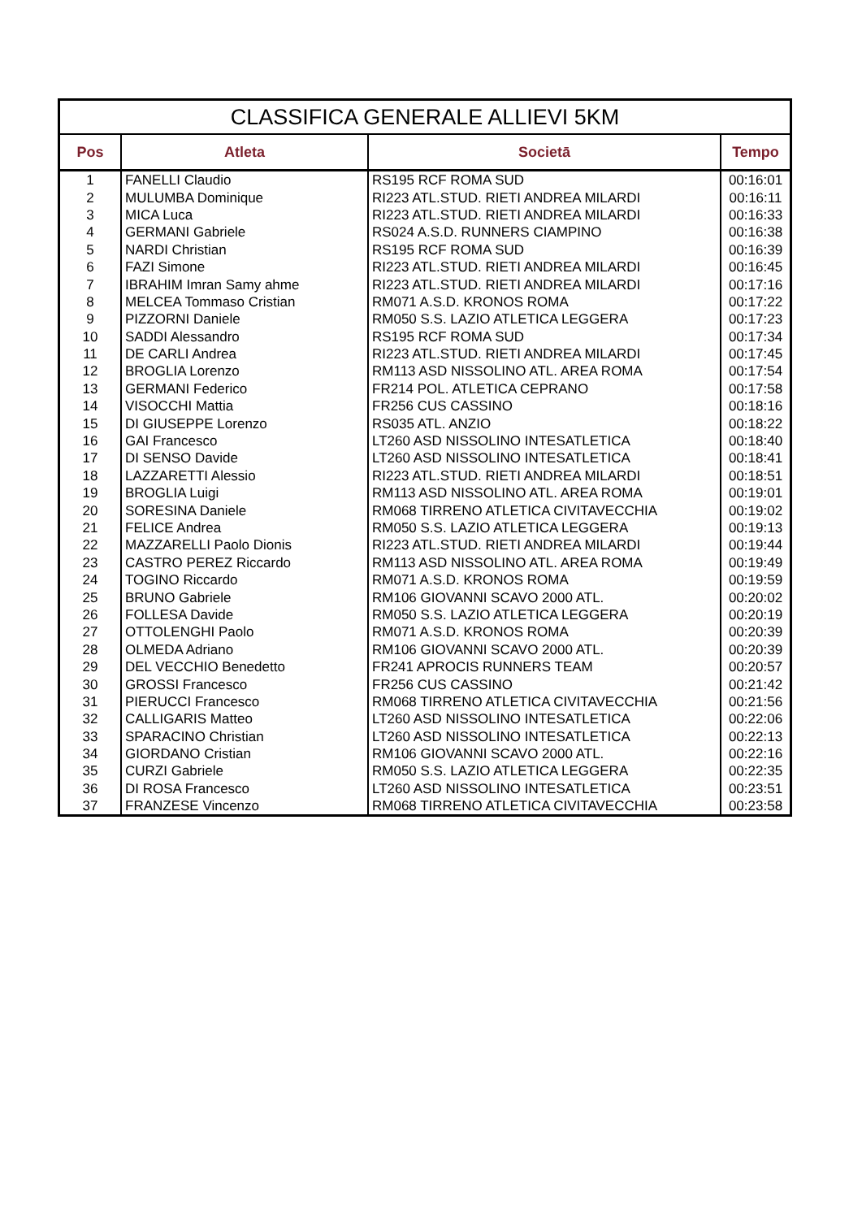| CLASSIFICA GENERALE ALLIEVI 5KM | | | |
| --- | --- | --- | --- |
| Pos | Atleta | Societā | Tempo |
| 1 | FANELLI Claudio | RS195 RCF ROMA SUD | 00:16:01 |
| 2 | MULUMBA Dominique | RI223 ATL.STUD. RIETI ANDREA MILARDI | 00:16:11 |
| 3 | MICA Luca | RI223 ATL.STUD. RIETI ANDREA MILARDI | 00:16:33 |
| 4 | GERMANI Gabriele | RS024 A.S.D. RUNNERS CIAMPINO | 00:16:38 |
| 5 | NARDI Christian | RS195 RCF ROMA SUD | 00:16:39 |
| 6 | FAZI Simone | RI223 ATL.STUD. RIETI ANDREA MILARDI | 00:16:45 |
| 7 | IBRAHIM Imran Samy ahme | RI223 ATL.STUD. RIETI ANDREA MILARDI | 00:17:16 |
| 8 | MELCEA Tommaso Cristian | RM071 A.S.D. KRONOS ROMA | 00:17:22 |
| 9 | PIZZORNI Daniele | RM050 S.S. LAZIO ATLETICA LEGGERA | 00:17:23 |
| 10 | SADDI Alessandro | RS195 RCF ROMA SUD | 00:17:34 |
| 11 | DE CARLI Andrea | RI223 ATL.STUD. RIETI ANDREA MILARDI | 00:17:45 |
| 12 | BROGLIA Lorenzo | RM113 ASD NISSOLINO ATL. AREA ROMA | 00:17:54 |
| 13 | GERMANI Federico | FR214 POL. ATLETICA CEPRANO | 00:17:58 |
| 14 | VISOCCHI Mattia | FR256 CUS CASSINO | 00:18:16 |
| 15 | DI GIUSEPPE Lorenzo | RS035 ATL. ANZIO | 00:18:22 |
| 16 | GAI Francesco | LT260 ASD NISSOLINO INTESATLETICA | 00:18:40 |
| 17 | DI SENSO Davide | LT260 ASD NISSOLINO INTESATLETICA | 00:18:41 |
| 18 | LAZZARETTI Alessio | RI223 ATL.STUD. RIETI ANDREA MILARDI | 00:18:51 |
| 19 | BROGLIA Luigi | RM113 ASD NISSOLINO ATL. AREA ROMA | 00:19:01 |
| 20 | SORESINA Daniele | RM068 TIRRENO ATLETICA CIVITAVECCHIA | 00:19:02 |
| 21 | FELICE Andrea | RM050 S.S. LAZIO ATLETICA LEGGERA | 00:19:13 |
| 22 | MAZZARELLI Paolo Dionis | RI223 ATL.STUD. RIETI ANDREA MILARDI | 00:19:44 |
| 23 | CASTRO PEREZ Riccardo | RM113 ASD NISSOLINO ATL. AREA ROMA | 00:19:49 |
| 24 | TOGINO Riccardo | RM071 A.S.D. KRONOS ROMA | 00:19:59 |
| 25 | BRUNO Gabriele | RM106 GIOVANNI SCAVO 2000 ATL. | 00:20:02 |
| 26 | FOLLESA Davide | RM050 S.S. LAZIO ATLETICA LEGGERA | 00:20:19 |
| 27 | OTTOLENGHI Paolo | RM071 A.S.D. KRONOS ROMA | 00:20:39 |
| 28 | OLMEDA Adriano | RM106 GIOVANNI SCAVO 2000 ATL. | 00:20:39 |
| 29 | DEL VECCHIO Benedetto | FR241 APROCIS RUNNERS TEAM | 00:20:57 |
| 30 | GROSSI Francesco | FR256 CUS CASSINO | 00:21:42 |
| 31 | PIERUCCI Francesco | RM068 TIRRENO ATLETICA CIVITAVECCHIA | 00:21:56 |
| 32 | CALLIGARIS Matteo | LT260 ASD NISSOLINO INTESATLETICA | 00:22:06 |
| 33 | SPARACINO Christian | LT260 ASD NISSOLINO INTESATLETICA | 00:22:13 |
| 34 | GIORDANO Cristian | RM106 GIOVANNI SCAVO 2000 ATL. | 00:22:16 |
| 35 | CURZI Gabriele | RM050 S.S. LAZIO ATLETICA LEGGERA | 00:22:35 |
| 36 | DI ROSA Francesco | LT260 ASD NISSOLINO INTESATLETICA | 00:23:51 |
| 37 | FRANZESE Vincenzo | RM068 TIRRENO ATLETICA CIVITAVECCHIA | 00:23:58 |